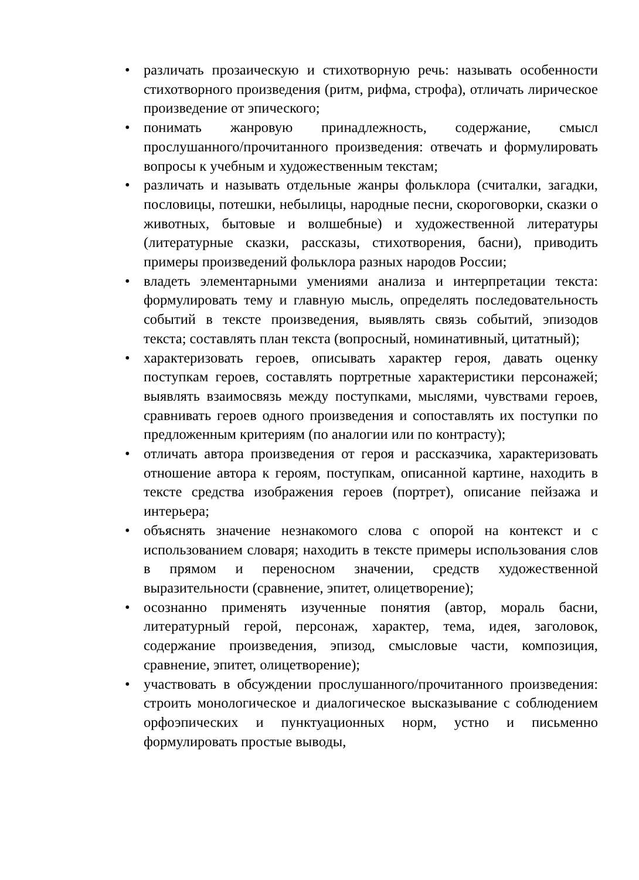• различать прозаическую и стихотворную речь: называть особенности стихотворного произведения (ритм, рифма, строфа), отличать лирическое произведение от эпического;
• понимать жанровую принадлежность, содержание, смысл прослушанного/прочитанного произведения: отвечать и формулировать вопросы к учебным и художественным текстам;
• различать и называть отдельные жанры фольклора (считалки, загадки, пословицы, потешки, небылицы, народные песни, скороговорки, сказки о животных, бытовые и волшебные) и художественной литературы (литературные сказки, рассказы, стихотворения, басни), приводить примеры произведений фольклора разных народов России;
• владеть элементарными умениями анализа и интерпретации текста: формулировать тему и главную мысль, определять последовательность событий в тексте произведения, выявлять связь событий, эпизодов текста; составлять план текста (вопросный, номинативный, цитатный);
• характеризовать героев, описывать характер героя, давать оценку поступкам героев, составлять портретные характеристики персонажей; выявлять взаимосвязь между поступками, мыслями, чувствами героев, сравнивать героев одного произведения и сопоставлять их поступки по предложенным критериям (по аналогии или по контрасту);
• отличать автора произведения от героя и рассказчика, характеризовать отношение автора к героям, поступкам, описанной картине, находить в тексте средства изображения героев (портрет), описание пейзажа и интерьера;
• объяснять значение незнакомого слова с опорой на контекст и с использованием словаря; находить в тексте примеры использования слов в прямом и переносном значении, средств художественной выразительности (сравнение, эпитет, олицетворение);
• осознанно применять изученные понятия (автор, мораль басни, литературный герой, персонаж, характер, тема, идея, заголовок, содержание произведения, эпизод, смысловые части, композиция, сравнение, эпитет, олицетворение);
• участвовать в обсуждении прослушанного/прочитанного произведения: строить монологическое и диалогическое высказывание с соблюдением орфоэпических и пунктуационных норм, устно и письменно формулировать простые выводы,